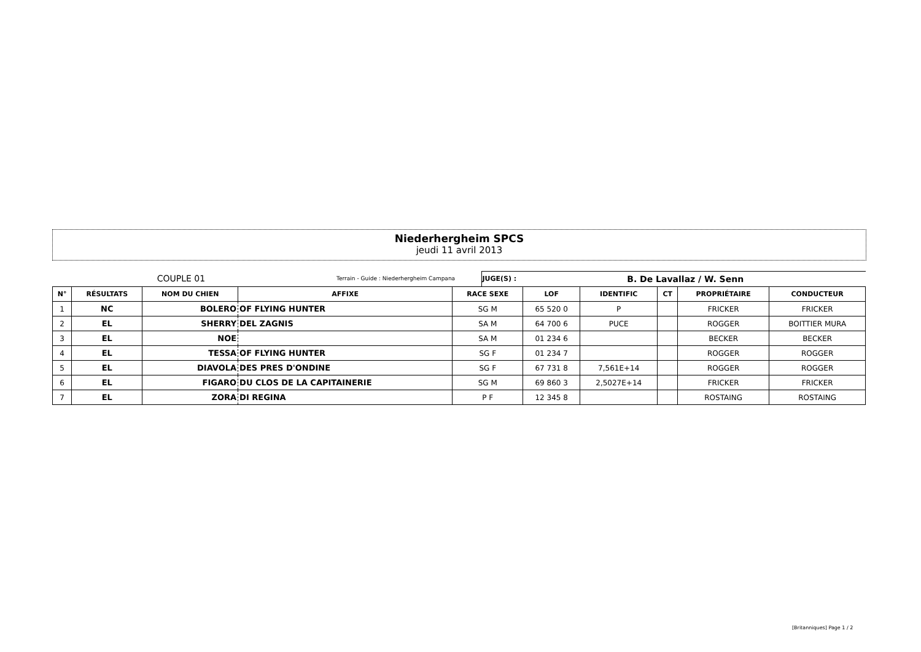Niederhergheim SPCS
jeudi 11 avril 2013
COUPLE 01 Terrain - Guide : Niederhergheim Campana JUGE(S) : B. De Lavallaz / W. Senn
| N° | RÉSULTATS | NOM DU CHIEN | AFFIXE | RACE SEXE | LOF | IDENTIFIC | CT | PROPRIÉTAIRE | CONDUCTEUR |
| --- | --- | --- | --- | --- | --- | --- | --- | --- | --- |
| 1 | NC | BOLERO | OF FLYING HUNTER | SG M | 65 520 0 | P | | FRICKER | FRICKER |
| 2 | EL | SHERRY | DEL ZAGNIS | SA M | 64 700 6 | PUCE | | ROGGER | BOITTIER MURA |
| 3 | EL | NOE | | SA M | 01 234 6 | | | BECKER | BECKER |
| 4 | EL | TESSA | OF FLYING HUNTER | SG F | 01 234 7 | | | ROGGER | ROGGER |
| 5 | EL | DIAVOLA | DES PRES D'ONDINE | SG F | 67 731 8 | 7,561E+14 | | ROGGER | ROGGER |
| 6 | EL | FIGARO | DU CLOS DE LA CAPITAINERIE | SG M | 69 860 3 | 2,5027E+14 | | FRICKER | FRICKER |
| 7 | EL | ZORA | DI REGINA | P F | 12 345 8 | | | ROSTAING | ROSTAING |
[Britanniques] Page 1 / 2